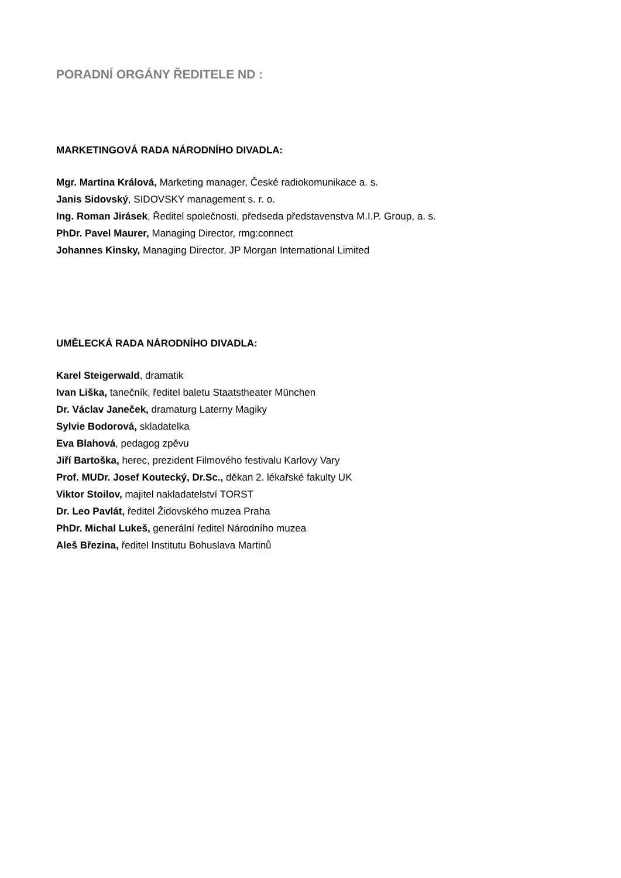PORADNÍ ORGÁNY ŘEDITELE ND :
MARKETINGOVÁ RADA NÁRODNÍHO DIVADLA:
Mgr. Martina Králová, Marketing manager, České radiokomunikace a. s.
Janis Sidovský, SIDOVSKY management s. r. o.
Ing. Roman Jirásek, Ředitel společnosti, předseda představenstva M.I.P. Group, a. s.
PhDr. Pavel Maurer, Managing Director, rmg:connect
Johannes Kinsky, Managing Director, JP Morgan International Limited
UMĚLECKÁ RADA NÁRODNÍHO DIVADLA:
Karel Steigerwald, dramatik
Ivan Liška, tanečník, ředitel baletu Staatstheater München
Dr. Václav Janeček, dramaturg Laterny Magiky
Sylvie Bodorová, skladatelka
Eva Blahová, pedagog zpěvu
Jiří Bartoška, herec, prezident Filmového festivalu Karlovy Vary
Prof. MUDr. Josef Koutecký, Dr.Sc., děkan 2. lékařské fakulty UK
Viktor Stoilov, majitel nakladatelství TORST
Dr. Leo Pavlát, ředitel Židovského muzea Praha
PhDr. Michal Lukeš, generální ředitel Národního muzea
Aleš Březina, ředitel Institutu Bohuslava Martinů